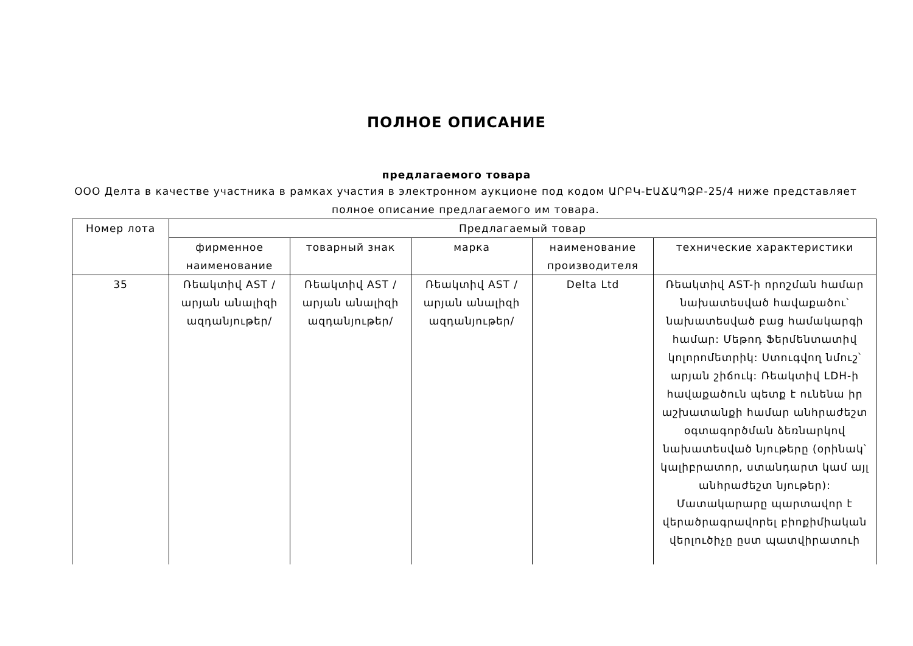ПОЛНОЕ ОПИСАНИЕ
предлагаемого товара
ООО Делта в качестве участника в рамках участия в электронном аукционе под кодом ԱՐԲԿ-ԷԱՃԱՊՁԲ-25/4 ниже представляет полное описание предлагаемого им товара.
| Номер лота | Предлагаемый товар | | | | |
| --- | --- | --- | --- | --- | --- |
| | фирменное наименование | товарный знак | марка | наименование производителя | технические характеристики |
| 35 | Ռեակտիվ AST /արյան անալիզի ազդանյութեր/ | Ռեակտիվ AST /արյան անալիզի ազդանյութեր/ | Ռեակտիվ AST /արյան անալիզի ազդանյութեր/ | Delta Ltd | Ռեակտիվ AST-ի որոշման համար նախատեսված հավաքածու՝ նախատեսված բաց համակարգի համար: Մեթոդ Ֆերմենտատիվ կոլորոմետրիկ: Ստուգվող նմուշ՝ արյան շիճուկ: Ռեակտիվ LDH-ի հավաքածուն պետք է ունենա իր աշխատանքի համար անհրաժեշտ օգտագործման ձեռնարկով նախատեսված նյութերը (օրինակ՝ կալիբրատոր, ստանդարտ կամ այլ անհրաժեշտ նյութեր): Մատակարարը պարտավոր է վերածրագրավորել բիոքիմիական վերլուծիչը ըստ պատվիրատուի |